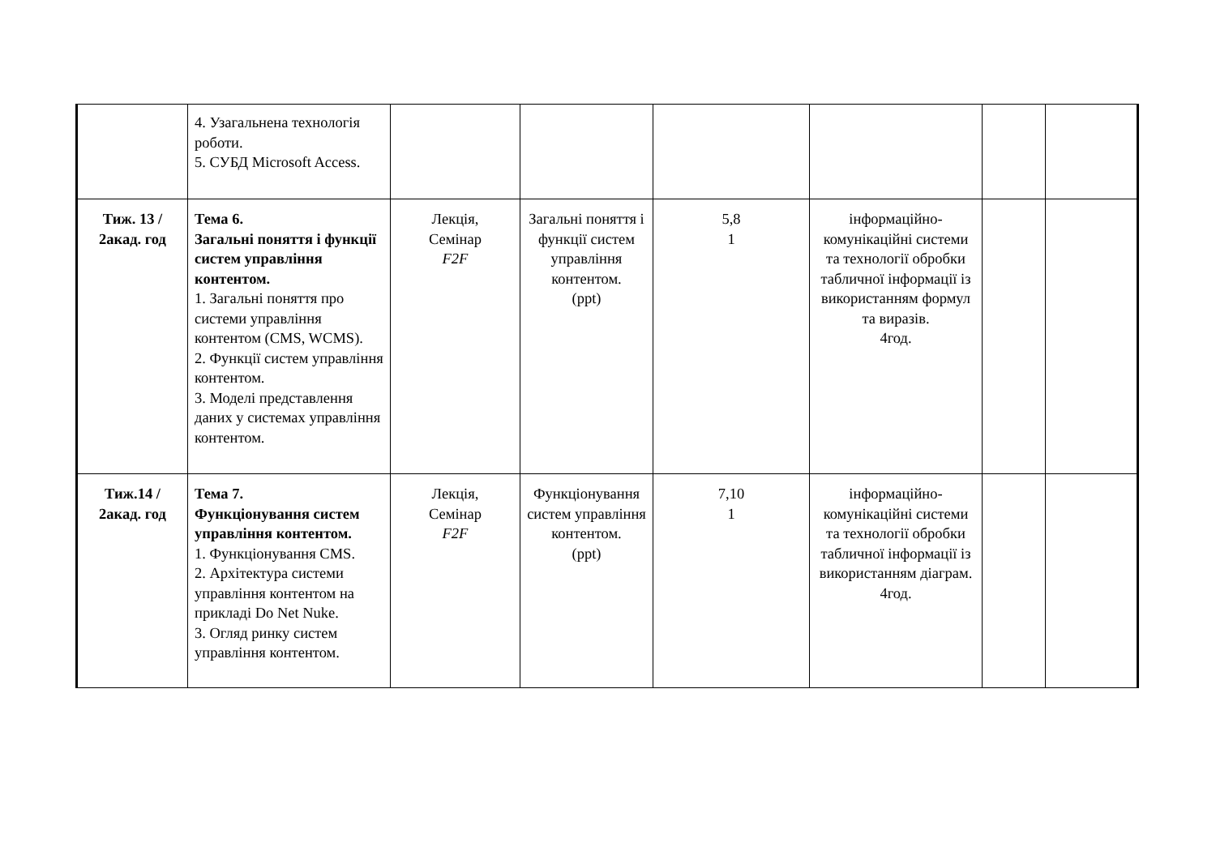| | 4. Узагальнена технологія роботи. 5. СУБД Microsoft Access. | | | | | | |
| Тиж. 13 / 2акад. год | Тема 6. Загальні поняття і функції систем управління контентом. 1. Загальні поняття про системи управління контентом (CMS, WCMS). 2. Функції систем управління контентом. 3. Моделі представлення даних у системах управління контентом. | Лекція, Семінар F2F | Загальні поняття і функції систем управління контентом. (ppt) | 5,8 1 | інформаційно-комунікаційні системи та технології обробки табличної інформації із використанням формул та виразів. 4год. | | |
| Тиж.14 / 2акад. год | Тема 7. Функціонування систем управління контентом. 1. Функціонування CMS. 2. Архітектура системи управління контентом на прикладі Do Net Nuke. 3. Огляд ринку систем управління контентом. | Лекція, Семінар F2F | Функціонування систем управління контентом. (ppt) | 7,10 1 | інформаційно-комунікаційні системи та технології обробки табличної інформації із використанням діаграм. 4год. | | |